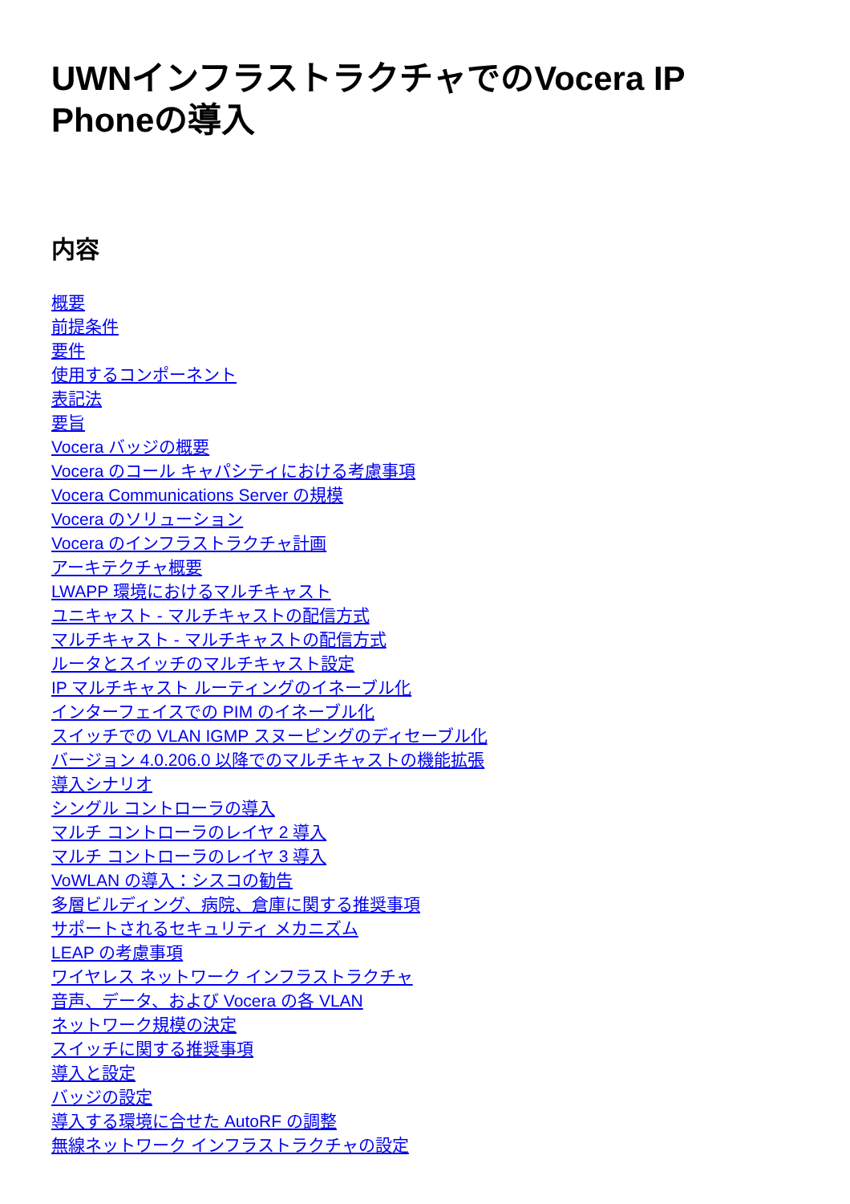UWNインフラストラクチャでのVocera IP
Phoneの導入
内容
概要
前提条件
要件
使用するコンポーネント
表記法
要旨
Vocera バッジの概要
Vocera のコール キャパシティにおける考慮事項
Vocera Communications Server の規模
Vocera のソリューション
Vocera のインフラストラクチャ計画
アーキテクチャ概要
LWAPP 環境におけるマルチキャスト
ユニキャスト - マルチキャストの配信方式
マルチキャスト - マルチキャストの配信方式
ルータとスイッチのマルチキャスト設定
IP マルチキャスト ルーティングのイネーブル化
インターフェイスでの PIM のイネーブル化
スイッチでの VLAN IGMP スヌーピングのディセーブル化
バージョン 4.0.206.0 以降でのマルチキャストの機能拡張
導入シナリオ
シングル コントローラの導入
マルチ コントローラのレイヤ 2 導入
マルチ コントローラのレイヤ 3 導入
VoWLAN の導入：シスコの勧告
多層ビルディング、病院、倉庫に関する推奨事項
サポートされるセキュリティ メカニズム
LEAP の考慮事項
ワイヤレス ネットワーク インフラストラクチャ
音声、データ、および Vocera の各 VLAN
ネットワーク規模の決定
スイッチに関する推奨事項
導入と設定
バッジの設定
導入する環境に合せた AutoRF の調整
無線ネットワーク インフラストラクチャの設定